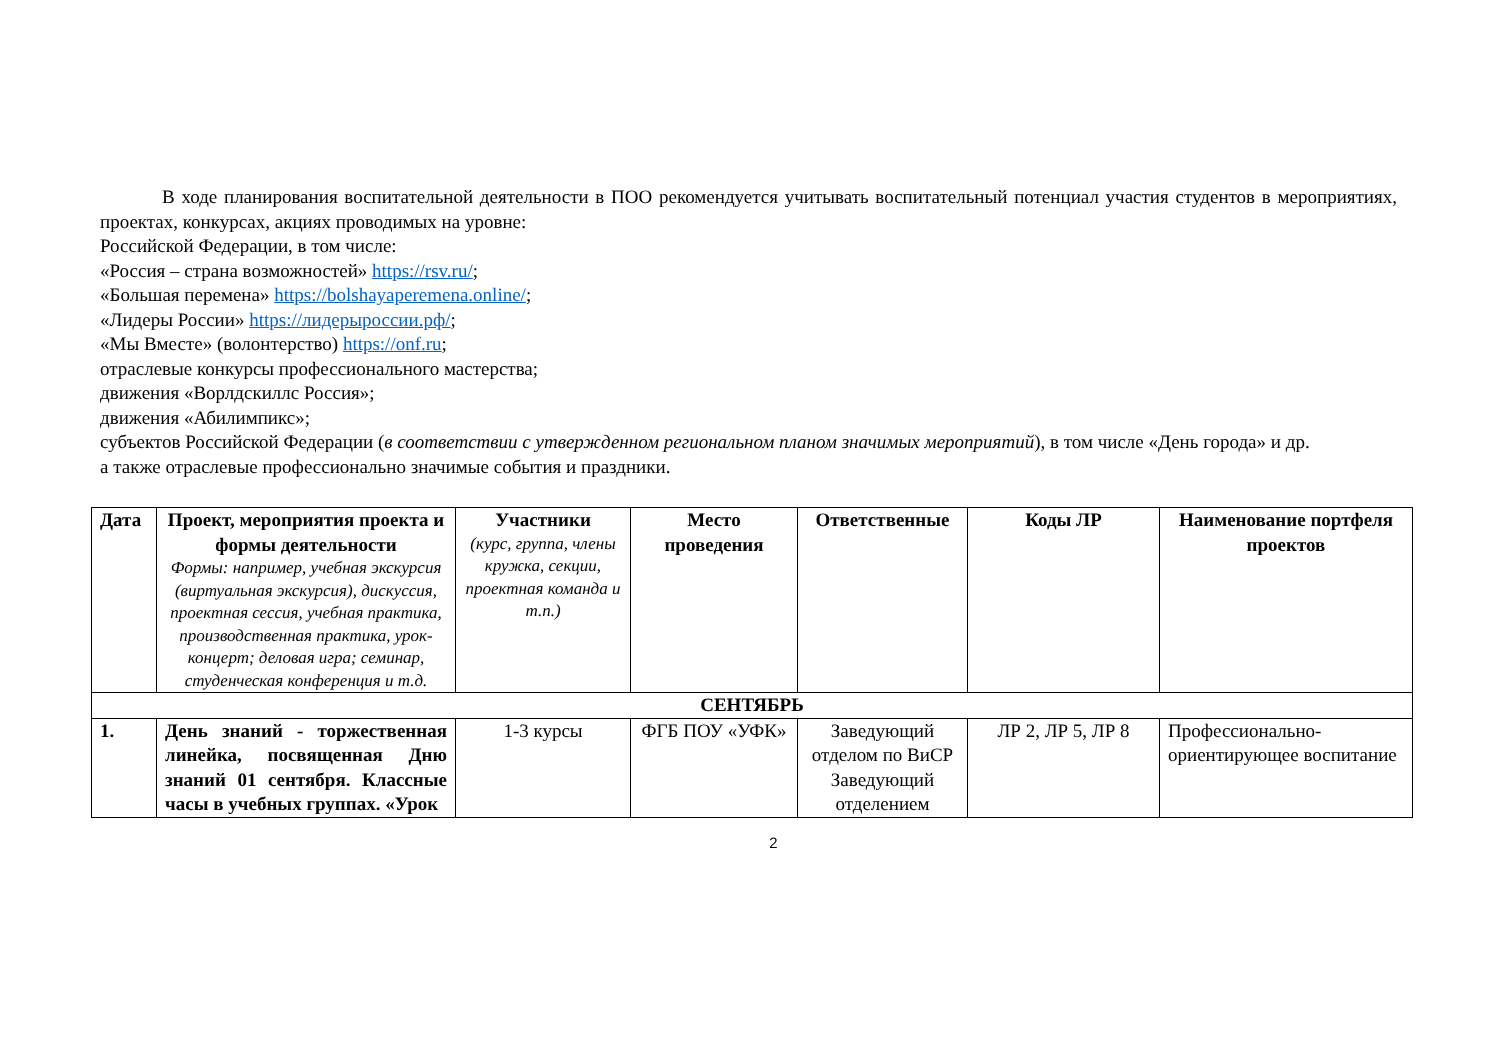В ходе планирования воспитательной деятельности в ПОО рекомендуется учитывать воспитательный потенциал участия студентов в мероприятиях, проектах, конкурсах, акциях проводимых на уровне:
Российской Федерации, в том числе:
«Россия – страна возможностей» https://rsv.ru/;
«Большая перемена» https://bolshayaperemena.online/;
«Лидеры России» https://лидерыроссии.рф/;
«Мы Вместе» (волонтерство) https://onf.ru;
отраслевые конкурсы профессионального мастерства;
движения «Ворлдскиллс Россия»;
движения «Абилимпикс»;
субъектов Российской Федерации (в соответствии с утвержденном региональном планом значимых мероприятий), в том числе «День города» и др.
а также отраслевые профессионально значимые события и праздники.
| Дата | Проект, мероприятия проекта и формы деятельности Формы: например, учебная экскурсия (виртуальная экскурсия), дискуссия, проектная сессия, учебная практика, производственная практика, урок-концерт; деловая игра; семинар, студенческая конференция и т.д. | Участники (курс, группа, члены кружка, секции, проектная команда и т.п.) | Место проведения | Ответственные | Коды ЛР | Наименование портфеля проектов |
| --- | --- | --- | --- | --- | --- | --- |
| СЕНТЯБРЬ | | | | | | |
| 1. | День знаний - торжественная линейка, посвященная Дню знаний 01 сентября. Классные часы в учебных группах. «Урок | 1-3 курсы | ФГБ ПОУ «УФК» | Заведующий отделом по ВиСР Заведующий отделением | ЛР 2, ЛР 5, ЛР 8 | Профессионально-ориентирующее воспитание |
2